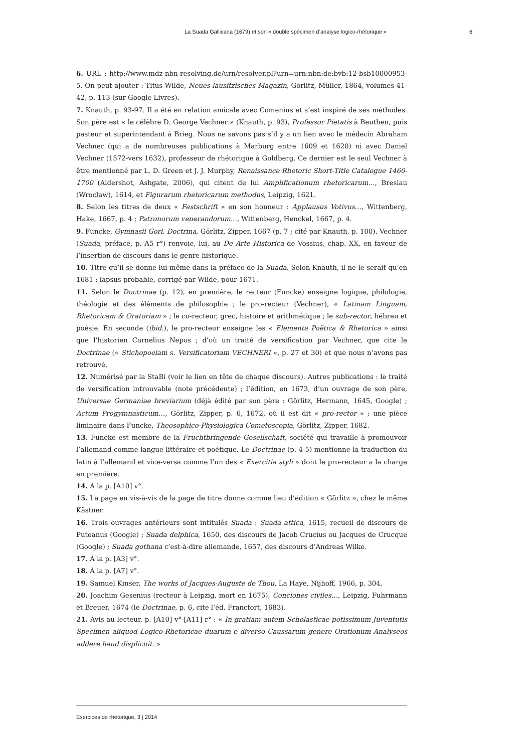La Suada Gallicana (1679) et son « double spécimen d’analyse logico-rhétorique » 6
6. URL : http://www.mdz-nbn-resolving.de/urn/resolver.pl?urn=urn:nbn:de:bvb:12-bsb10000953-5. On peut ajouter : Titus Wilde, Neues lausitzisches Magazin, Görlitz, Müller, 1864, volumes 41-42, p. 113 (sur Google Livres).
7. Knauth, p. 93-97. Il a été en relation amicale avec Comenius et s’est inspiré de ses méthodes. Son père est « le célèbre D. George Vechner » (Knauth, p. 93), Professor Pietatis à Beuthen, puis pasteur et superintendant à Brieg. Nous ne savons pas s’il y a un lien avec le médecin Abraham Vechner (qui a de nombreuses publications à Marburg entre 1609 et 1620) ni avec Daniel Vechner (1572-vers 1632), professeur de rhétorique à Goldberg. Ce dernier est le seul Vechner à être mentionné par L. D. Green et J. J. Murphy, Renaissance Rhetoric Short-Title Catalogue 1460-1700 (Aldershot, Ashgate, 2006), qui citent de lui Amplificationum rhetoricarum…, Breslau (Wroclaw), 1614, et Figurarum rhetoricarum methodus, Leipzig, 1621.
8. Selon les titres de deux « Festschrift » en son honneur : Applausus Votivus…, Wittenberg, Hake, 1667, p. 4 ; Patronorum venerandorum…, Wittenberg, Henckel, 1667, p. 4.
9. Funcke, Gymnasii Gorl. Doctrina, Görlitz, Zipper, 1667 (p. 7 ; cité par Knauth, p. 100). Vechner (Suada, préface, p. A5 r°) renvoie, lui, au De Arte Historica de Vossius, chap. XX, en faveur de l’insertion de discours dans le genre historique.
10. Titre qu’il se donne lui-même dans la préface de la Suada. Selon Knauth, il ne le serait qu’en 1681 : lapsus probable, corrigé par Wilde, pour 1671.
11. Selon le Doctrinae (p. 12), en première, le recteur (Funcke) enseigne logique, philologie, théologie et des éléments de philosophie ; le pro-recteur (Vechner), « Latinam Linguam, Rhetoricam & Oratoriam » ; le co-recteur, grec, histoire et arithmétique ; le sub-rector, hébreu et poésie. En seconde (ibid.), le pro-recteur enseigne les « Elementa Poëtica & Rhetorica » ainsi que l’historien Cornelius Nepos ; d’où un traité de versification par Vechner, que cite le Doctrinae (« Stichopoeiam s. Versificatoriam VECHNERI », p. 27 et 30) et que nous n’avons pas retrouvé.
12. Numérisé par la StaBi (voir le lien en tête de chaque discours). Autres publications : le traité de versification introuvable (note précédente) ; l’édition, en 1673, d’un ouvrage de son père, Universae Germaniae breviarium (déjà édité par son père : Görlitz, Hermann, 1645, Google) ; Actum Progymnasticum…, Görlitz, Zipper, p. 6, 1672, où il est dit « pro-rector » ; une pièce liminaire dans Funcke, Theosophico-Physiologica Cometoscopia, Görlitz, Zipper, 1682.
13. Funcke est membre de la Fruchtbringende Gesellschaft, société qui travaille à promouvoir l’allemand comme langue littéraire et poétique. Le Doctrinae (p. 4-5) mentionne la traduction du latin à l’allemand et vice-versa comme l’un des « Exercitia styli » dont le pro-recteur a la charge en première.
14. À la p. [A10] v°.
15. La page en vis-à-vis de la page de titre donne comme lieu d’édition « Görlitz », chez le même Kästner.
16. Trois ouvrages antérieurs sont intitulés Suada : Suada attica, 1615, recueil de discours de Puteanus (Google) ; Suada delphica, 1650, des discours de Jacob Crucius ou Jacques de Crucque (Google) ; Suada gothana c’est-à-dire allemande, 1657, des discours d’Andreas Wilke.
17. À la p. [A3] v°.
18. À la p. [A7] v°.
19. Samuel Kinser, The works of Jacques-Auguste de Thou, La Haye, Nijhoff, 1966, p. 304.
20. Joachim Gesenius (recteur à Leipzig, mort en 1675), Conciones civiles…, Leipzig, Fuhrmann et Breuer, 1674 (le Doctrinae, p. 6, cite l’éd. Francfort, 1683).
21. Avis au lecteur, p. [A10] v°-[A11] r° : « In gratiam autem Scholasticae potissimum Juventutis Specimen aliquod Logico-Rhetoricae duarum e diverso Caussarum genere Orationum Analyseos addere haud displicuit. »
Exercices de rhétorique, 3 | 2014